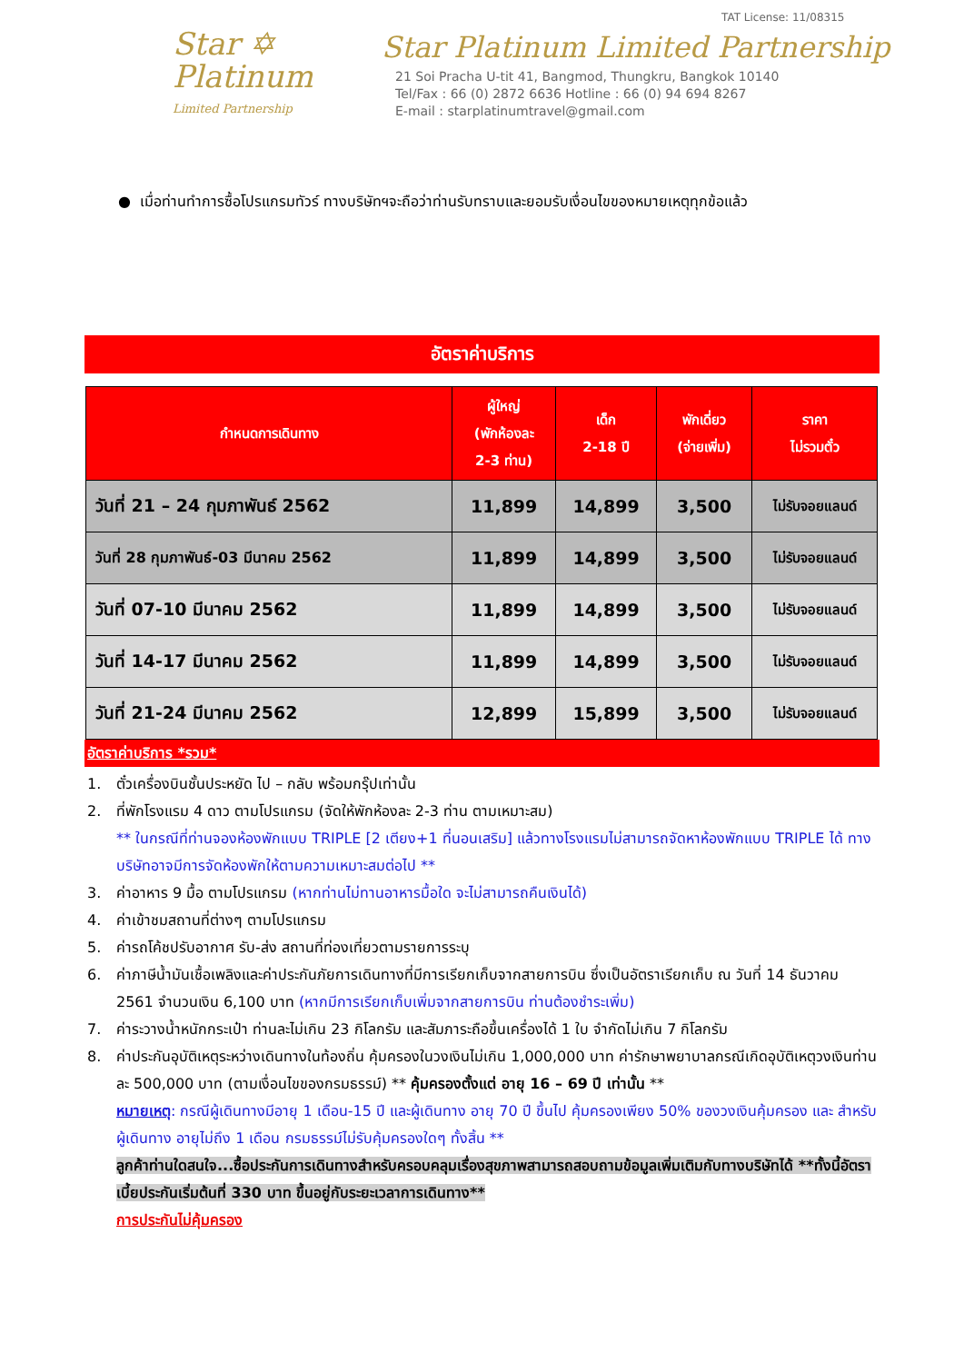Star ✡
Platinum
Limited Partnership
TAT License: 11/08315
Star Platinum Limited Partnership
21 Soi Pracha U-tit 41, Bangmod, Thungkru, Bangkok 10140
Tel/Fax : 66 (0) 2872 6636 Hotline : 66 (0) 94 694 8267
E-mail : starplatinumtravel@gmail.com
● เมื่อท่านทำการซื้อโปรแกรมทัวร์ ทางบริษัทฯจะถือว่าท่านรับทราบและยอมรับเงื่อนไขของหมายเหตุทุกข้อแล้ว
อัตราค่าบริการ
| กำหนดการเดินทาง | ผู้ใหญ่ (พักห้องละ 2-3 ท่าน) | เด็ก 2-18 ปี | พักเดี่ยว (จ่ายเพิ่ม) | ราคา ไม่รวมตั๋ว |
| --- | --- | --- | --- | --- |
| วันที่ 21 – 24 กุมภาพันธ์ 2562 | 11,899 | 14,899 | 3,500 | ไม่รับจอยแลนด์ |
| วันที่ 28 กุมภาพันธ์-03 มีนาคม 2562 | 11,899 | 14,899 | 3,500 | ไม่รับจอยแลนด์ |
| วันที่ 07-10 มีนาคม 2562 | 11,899 | 14,899 | 3,500 | ไม่รับจอยแลนด์ |
| วันที่ 14-17 มีนาคม 2562 | 11,899 | 14,899 | 3,500 | ไม่รับจอยแลนด์ |
| วันที่ 21-24 มีนาคม 2562 | 12,899 | 15,899 | 3,500 | ไม่รับจอยแลนด์ |
อัตราค่าบริการ *รวม*
1. ตั๋วเครื่องบินชั้นประหยัด ไป – กลับ พร้อมกรุ๊ปเท่านั้น
2. ที่พักโรงแรม 4 ดาว ตามโปรแกรม (จัดให้พักห้องละ 2-3 ท่าน ตามเหมาะสม)
** ในกรณีที่ท่านจองห้องพักแบบ TRIPLE [2 เตียง+1 ที่นอนเสริม] แล้วทางโรงแรมไม่สามารถจัดหาห้องพักแบบ TRIPLE ได้ ทางบริษัทอาจมีการจัดห้องพักให้ตามความเหมาะสมต่อไป **
3. ค่าอาหาร 9 มื้อ ตามโปรแกรม (หากท่านไม่ทานอาหารมื้อใด จะไม่สามารถคืนเงินได้)
4. ค่าเข้าชมสถานที่ต่างๆ ตามโปรแกรม
5. ค่ารถโค้ชปรับอากาศ รับ-ส่ง สถานที่ท่องเที่ยวตามรายการระบุ
6. ค่าภาษีน้ำมันเชื้อเพลิงและค่าประกันภัยการเดินทางที่มีการเรียกเก็บจากสายการบิน ซึ่งเป็นอัตราเรียกเก็บ ณ วันที่ 14 ธันวาคม 2561 จำนวนเงิน 6,100 บาท (หากมีการเรียกเก็บเพิ่มจากสายการบิน ท่านต้องชำระเพิ่ม)
7. ค่าระวางน้ำหนักกระเป๋า ท่านละไม่เกิน 23 กิโลกรัม และสัมภาระถือขึ้นเครื่องได้ 1 ใบ จำกัดไม่เกิน 7 กิโลกรัม
8. ค่าประกันอุบัติเหตุระหว่างเดินทางในท้องถิ่น คุ้มครองในวงเงินไม่เกิน 1,000,000 บาท ค่ารักษาพยาบาลกรณีเกิดอุบัติเหตุวงเงินท่านละ 500,000 บาท (ตามเงื่อนไขของกรมธรรม์) ** คุ้มครองตั้งแต่ อายุ 16 – 69 ปี เท่านั้น **
หมายเหตุ: กรณีผู้เดินทางมีอายุ 1 เดือน-15 ปี และผู้เดินทาง อายุ 70 ปี ขึ้นไป คุ้มครองเพียง 50% ของวงเงินคุ้มครอง และ สำหรับผู้เดินทาง อายุไม่ถึง 1 เดือน กรมธรรม์ไม่รับคุ้มครองใดๆ ทั้งสิ้น **
ลูกค้าท่านใดสนใจ...ซื้อประกันการเดินทางสำหรับครอบคลุมเรื่องสุขภาพสามารถสอบถามข้อมูลเพิ่มเติมกับทางบริษัทได้ **ทั้งนี้อัตราเบี้ยประกันเริ่มต้นที่ 330 บาท ขึ้นอยู่กับระยะเวลาการเดินทาง**
การประกันไม่คุ้มครอง